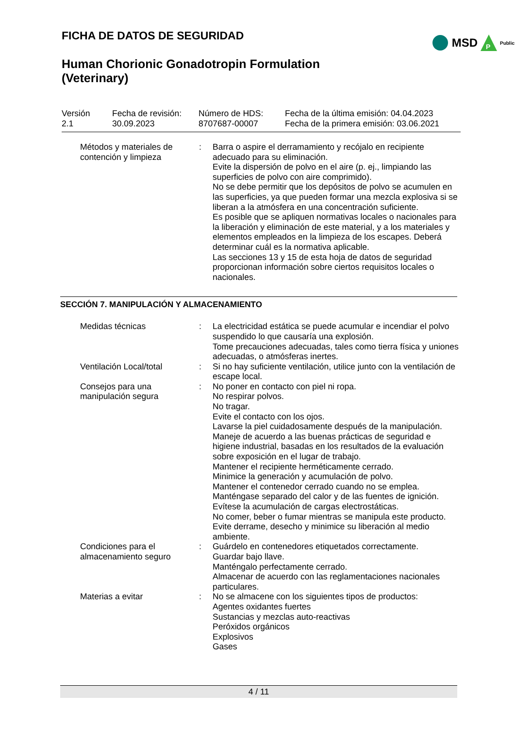FICHA DE DATOS DE SEGURIDAD
MSD
P
Public
Human Chorionic Gonadotropin Formulation
(Veterinary)
| Versión 2.1 | Fecha de revisión: 30.09.2023 | Número de HDS: 8707687-00007 | Fecha de la última emisión: 04.04.2023 Fecha de la primera emisión: 03.06.2021 |
| Métodos y materiales de contención y limpieza | : | Barra o aspire el derramamiento y recójalo en recipiente adecuado para su eliminación. Evite la dispersión de polvo en el aire (p. ej., limpiando las superficies de polvo con aire comprimido). No se debe permitir que los depósitos de polvo se acumulen en las superficies, ya que pueden formar una mezcla explosiva si se liberan a la atmósfera en una concentración suficiente. Es posible que se apliquen normativas locales o nacionales para la liberación y eliminación de este material, y a los materiales y elementos empleados en la limpieza de los escapes. Deberá determinar cuál es la normativa aplicable. Las secciones 13 y 15 de esta hoja de datos de seguridad proporcionan información sobre ciertos requisitos locales o nacionales. |
SECCIÓN 7. MANIPULACIÓN Y ALMACENAMIENTO
| Medidas técnicas | : | La electricidad estática se puede acumular e incendiar el polvo suspendido lo que causaría una explosión. Tome precauciones adecuadas, tales como tierra física y uniones adecuadas, o atmósferas inertes. |
| Ventilación Local/total | : | Si no hay suficiente ventilación, utilice junto con la ventilación de escape local. |
| Consejos para una manipulación segura | : | No poner en contacto con piel ni ropa. No respirar polvos. No tragar. Evite el contacto con los ojos. Lavarse la piel cuidadosamente después de la manipulación. Maneje de acuerdo a las buenas prácticas de seguridad e higiene industrial, basadas en los resultados de la evaluación sobre exposición en el lugar de trabajo. Mantener el recipiente herméticamente cerrado. Minimice la generación y acumulación de polvo. Mantener el contenedor cerrado cuando no se emplea. Manténgase separado del calor y de las fuentes de ignición. Evítese la acumulación de cargas electrostáticas. No comer, beber o fumar mientras se manipula este producto. Evite derrame, desecho y minimice su liberación al medio ambiente. |
| Condiciones para el almacenamiento seguro | : | Guárdelo en contenedores etiquetados correctamente. Guardar bajo llave. Manténgalo perfectamente cerrado. Almacenar de acuerdo con las reglamentaciones nacionales particulares. |
| Materias a evitar | : | No se almacene con los siguientes tipos de productos: Agentes oxidantes fuertes Sustancias y mezclas auto-reactivas Peróxidos orgánicos Explosivos Gases |
4 / 11